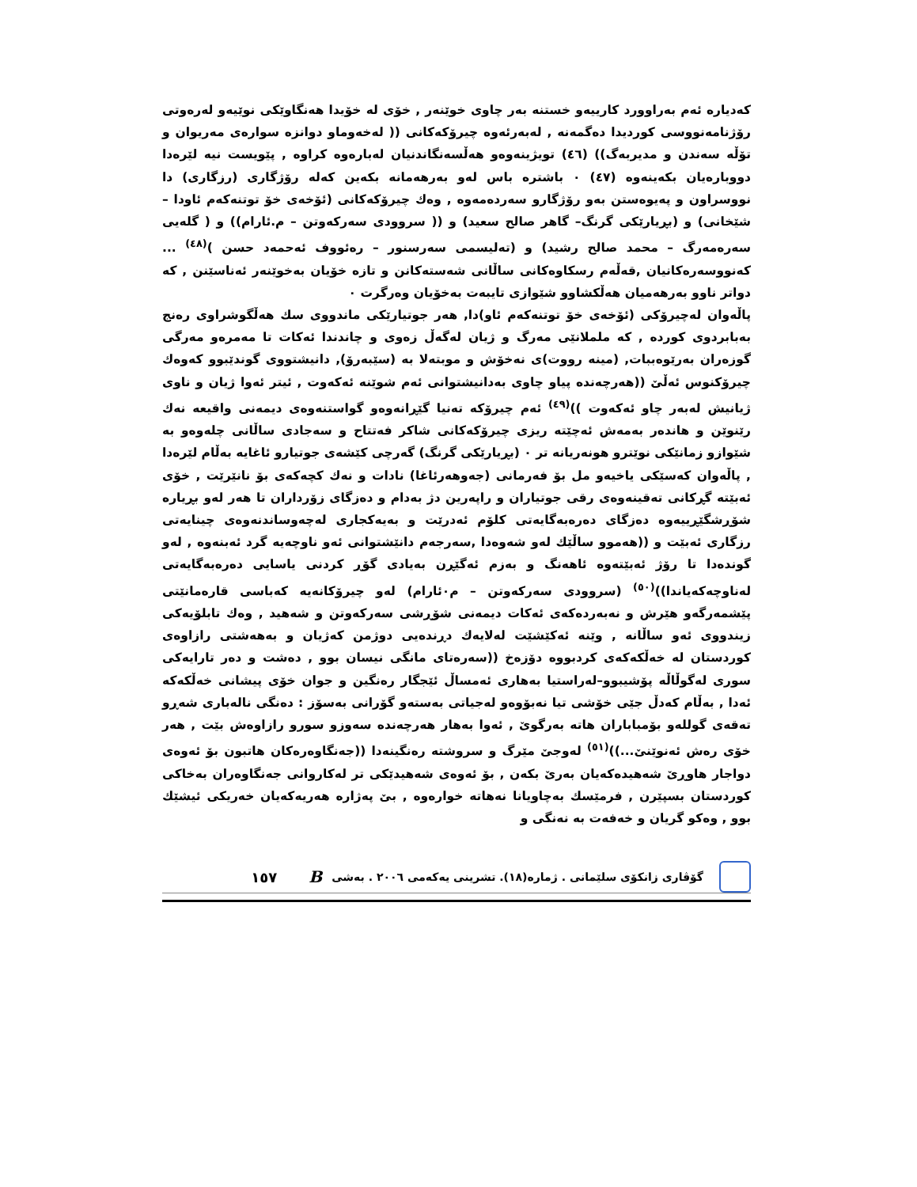كەدیارە ئەم بەراوورد کارییەو خستنە بەر چاوی خوێنەر , خۆی لە خۆیدا هەنگاوێکی نوێیەو لەرەوتی رۆژنامەنووسی کوردیدا دەگمەنە , لەبەرئەوە چیرۆکەکانی (( لەخەوماو دوانزە سوارەی مەریوان و تۆڵە سەندن و مدیربەگ)) (٤٦) تویژینەوەو هەڵسەنگاندنیان لەبارەوە کراوە , پێویست نیە لێرەدا دووبارەیان بکەینەوە (٤٧) ٠ باشترە باس لەو بەرهەمانە بکەین کەلە رۆژگاری (رزگاری) دا نووسراون و پەیوەستن بەو رۆژگارو سەردەمەوە , وەك چیرۆکەکانی (ئۆخەی خۆ توتنەکەم ئاودا – شێخانی) و (بڕیارێکی گرنگ– گاهر صالح سعید) و (( سروودی سەرکەوتن – م.ئارام)) و ( گلەیی سەرەمەرگ – محمد صالح رشید) و (تەلیسمی سەرسنور – رەئووف ئەحمەد حسن )<sup>(٤٨)</sup> ... کەنووسەرەکانیان ,قەڵەم رسکاوەکانی ساڵانی شەستەکانن و تازە خۆیان بەخوێنەر ئەناسێنن , کە دواتر ناوو بەرهەمیان هەڵکشاوو شێوازی تایبەت بەخۆیان وەرگرت ٠
پاڵەوان لەچیرۆکی (ئۆخەی خۆ توتنەکەم ئاو)دا, هەر جوتیارێکی ماندووی سك هەڵگوشراوی رەنج بەبابردوی کوردە , کە ململانێی مەرگ و ژیان لەگەڵ زەوی و چاندندا ئەکات تا مەمرەو مەرگی گوزەران بەرێوەببات, (مینە رووت)ی نەخۆش و موبتەلا بە (سێبەرۆ), دانیشتووی گوندێبوو کەوەك چیرۆکنوس ئەڵێ ((هەرچەندە پیاو چاوی بەدانیشتوانی ئەم شوێنە ئەکەوت , ئیتر ئەوا ژیان و ناوی ژیانیش لەبەر چاو ئەکەوت ))<sup>(٤٩)</sup> ئەم چیرۆکە تەنیا گێڕانەوەو گواستنەوەی دیمەنی واقیعە نەك رێنوێن و هاندەر بەمەش ئەچێتە ریزی چیرۆکەکانی شاکر فەتتاح و سەجادی ساڵانی چلەوەو بە شێوازو زمانێکی نوێترو هونەریانە تر ٠ (بڕیارێکی گرنگ) گەرچی کێشەی جوتیارو ئاغایە بەڵام لێرەدا , پاڵەوان کەسێکی یاخیەو مل بۆ فەرمانی (جەوهەرئاغا) نادات و نەك کچەکەی بۆ نانێرێت , خۆی ئەبێتە گڕکانی تەقینەوەی رقی جوتیاران و راپەرین دژ بەدام و دەزگای زۆرداران تا هەر لەو بڕیارە شۆڕشگێڕییەوە دەزگای دەرەبەگایەتی کلۆم ئەدرێت و بەیەکجاری لەچەوساندنەوەی چینایەتی رزگاری ئەبێت و ((هەموو ساڵێك لەو شەوەدا ,سەرجەم دانێشتوانی ئەو ناوچەیە گرد ئەبنەوە , لەو گوندەدا تا رۆژ ئەبێتەوە ئاهەنگ و بەزم ئەگێڕن بەیادی گۆڕ کردنی یاسایی دەرەبەگایەتی لەناوچەکەیاندا))<sup>(٥٠)</sup> (سروودی سەرکەوتن – م٠ئارام) لەو چیرۆکانەیە کەباسی قارەمانێتی پێشمەرگەو هێرش و نەبەردەکەی ئەکات دیمەنی شۆڕشی سەرکەوتن و شەهید , وەك تابلۆیەکی زیندووی ئەو ساڵانە , وێنە ئەکێشێت لەلایەك دڕندەیی دوژمن کەژیان و بەهەشتی رازاوەی کوردستان لە خەڵکەکەی کردبووە دۆزەخ ((سەرەتای مانگی نیسان بوو , دەشت و دەر تارایەکی سوری لەگوڵاڵە پۆشیبوو–لەراستیا بەهاری ئەمساڵ ئێجگار رەنگین و جوان خۆی پیشانی خەڵکەکە ئەدا , بەڵام کەدڵ جێی خۆشی تیا نەبۆوەو لەجیاتی بەستەو گۆرانی بەسۆز : دەنگی نالەباری شەڕو تەقەی گوللەو بۆمباباران هاتە بەرگوێ , ئەوا بەهار هەرچەندە سەوزو سورو رازاوەش بێت , هەر خۆی رەش ئەنوێنێ...))<sup>(٥١)</sup> لەوجێ مێرگ و سروشتە رەنگینەدا ((جەنگاوەرەکان هاتبون بۆ ئەوەی دواجار هاوڕێ شەهیدەکەیان بەرێ بکەن , بۆ ئەوەی شەهیدێکی تر لەکاروانی جەنگاوەران بەخاکی کوردستان بسپێرن , فرمێسك بەچاویانا نەهاتە خوارەوە , بێ پەژارە هەریەکەیان خەریکی ئیشێك بوو , وەکو گریان و خەفەت بە نەنگی و
گۆڤاری زانکۆی سلێمانی . ژمارە(١٨). تشرینی یەکەمی ٢٠٠٦ . بەشی B ١٥٧